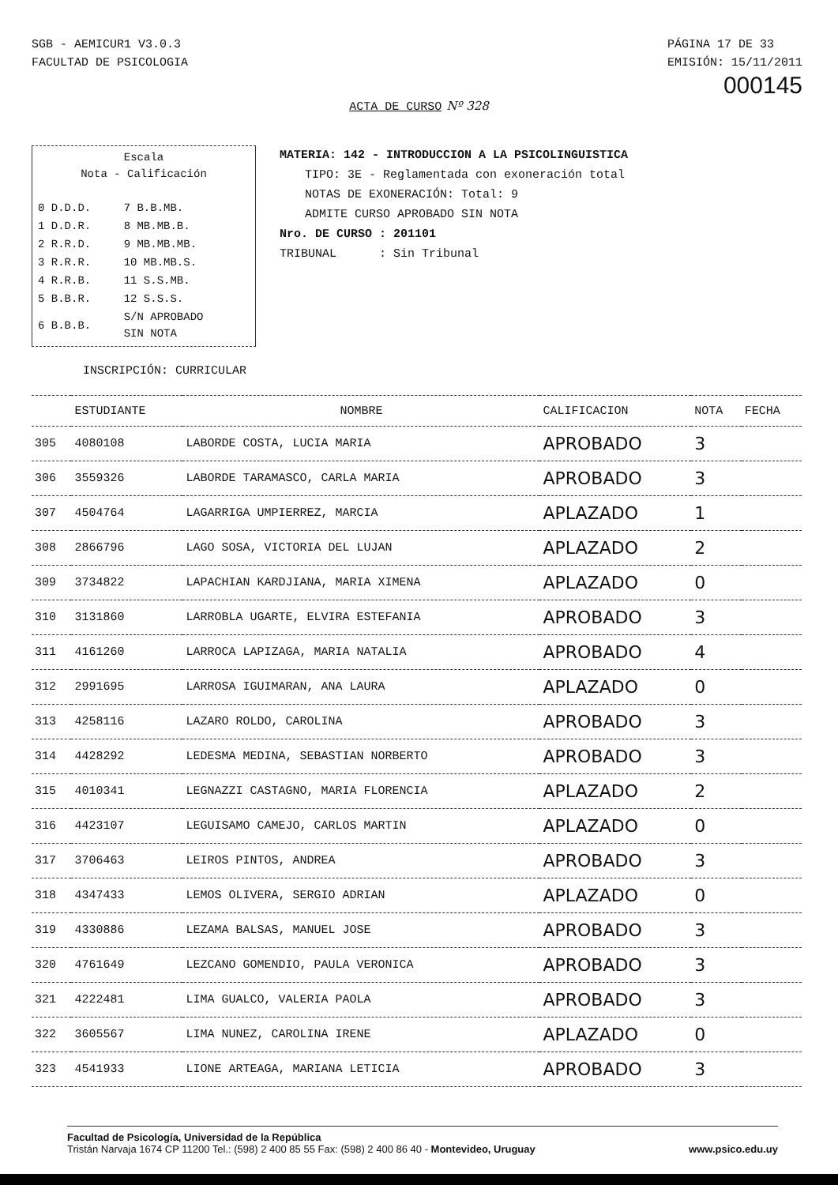SGB - AEMICUR1 V3.0.3
FACULTAD DE PSICOLOGIA
PÁGINA 17 DE 33
EMISIÓN: 15/11/2011
000145
ACTA DE CURSO Nº 328
Escala
Nota - Calificación
| 0 D.D.D. | 7 B.B.MB. |
| 1 D.D.R. | 8 MB.MB.B. |
| 2 R.R.D. | 9 MB.MB.MB. |
| 3 R.R.R. | 10 MB.MB.S. |
| 4 R.R.B. | 11 S.S.MB. |
| 5 B.B.R. | 12 S.S.S. |
| 6 B.B.B. | S/N APROBADO SIN NOTA |
MATERIA: 142 - INTRODUCCION A LA PSICOLINGUISTICA
TIPO: 3E - Reglamentada con exoneración total
NOTAS DE EXONERACIÓN: Total: 9
ADMITE CURSO APROBADO SIN NOTA
Nro. DE CURSO : 201101
TRIBUNAL : Sin Tribunal
INSCRIPCIÓN: CURRICULAR
| | ESTUDIANTE | NOMBRE | CALIFICACION | NOTA | FECHA |
| --- | --- | --- | --- | --- | --- |
| 305 | 4080108 | LABORDE COSTA, LUCIA MARIA | APROBADO | 3 | |
| 306 | 3559326 | LABORDE TARAMASCO, CARLA MARIA | APROBADO | 3 | |
| 307 | 4504764 | LAGARRIGA UMPIERREZ, MARCIA | APLAZADO | 1 | |
| 308 | 2866796 | LAGO SOSA, VICTORIA DEL LUJAN | APLAZADO | 2 | |
| 309 | 3734822 | LAPACHIAN KARDJIANA, MARIA XIMENA | APLAZADO | 0 | |
| 310 | 3131860 | LARROBLA UGARTE, ELVIRA ESTEFANIA | APROBADO | 3 | |
| 311 | 4161260 | LARROCA LAPIZAGA, MARIA NATALIA | APROBADO | 4 | |
| 312 | 2991695 | LARROSA IGUIMARAN, ANA LAURA | APLAZADO | 0 | |
| 313 | 4258116 | LAZARO ROLDO, CAROLINA | APROBADO | 3 | |
| 314 | 4428292 | LEDESMA MEDINA, SEBASTIAN NORBERTO | APROBADO | 3 | |
| 315 | 4010341 | LEGNAZZI CASTAGNO, MARIA FLORENCIA | APLAZADO | 2 | |
| 316 | 4423107 | LEGUISAMO CAMEJO, CARLOS MARTIN | APLAZADO | 0 | |
| 317 | 3706463 | LEIROS PINTOS, ANDREA | APROBADO | 3 | |
| 318 | 4347433 | LEMOS OLIVERA, SERGIO ADRIAN | APLAZADO | 0 | |
| 319 | 4330886 | LEZAMA BALSAS, MANUEL JOSE | APROBADO | 3 | |
| 320 | 4761649 | LEZCANO GOMENDIO, PAULA VERONICA | APROBADO | 3 | |
| 321 | 4222481 | LIMA GUALCO, VALERIA PAOLA | APROBADO | 3 | |
| 322 | 3605567 | LIMA NUNEZ, CAROLINA IRENE | APLAZADO | 0 | |
| 323 | 4541933 | LIONE ARTEAGA, MARIANA LETICIA | APROBADO | 3 | |
Facultad de Psicología, Universidad de la República
Tristán Narvaja 1674 CP 11200 Tel.: (598) 2 400 85 55 Fax: (598) 2 400 86 40 - Montevideo, Uruguay www.psico.edu.uy